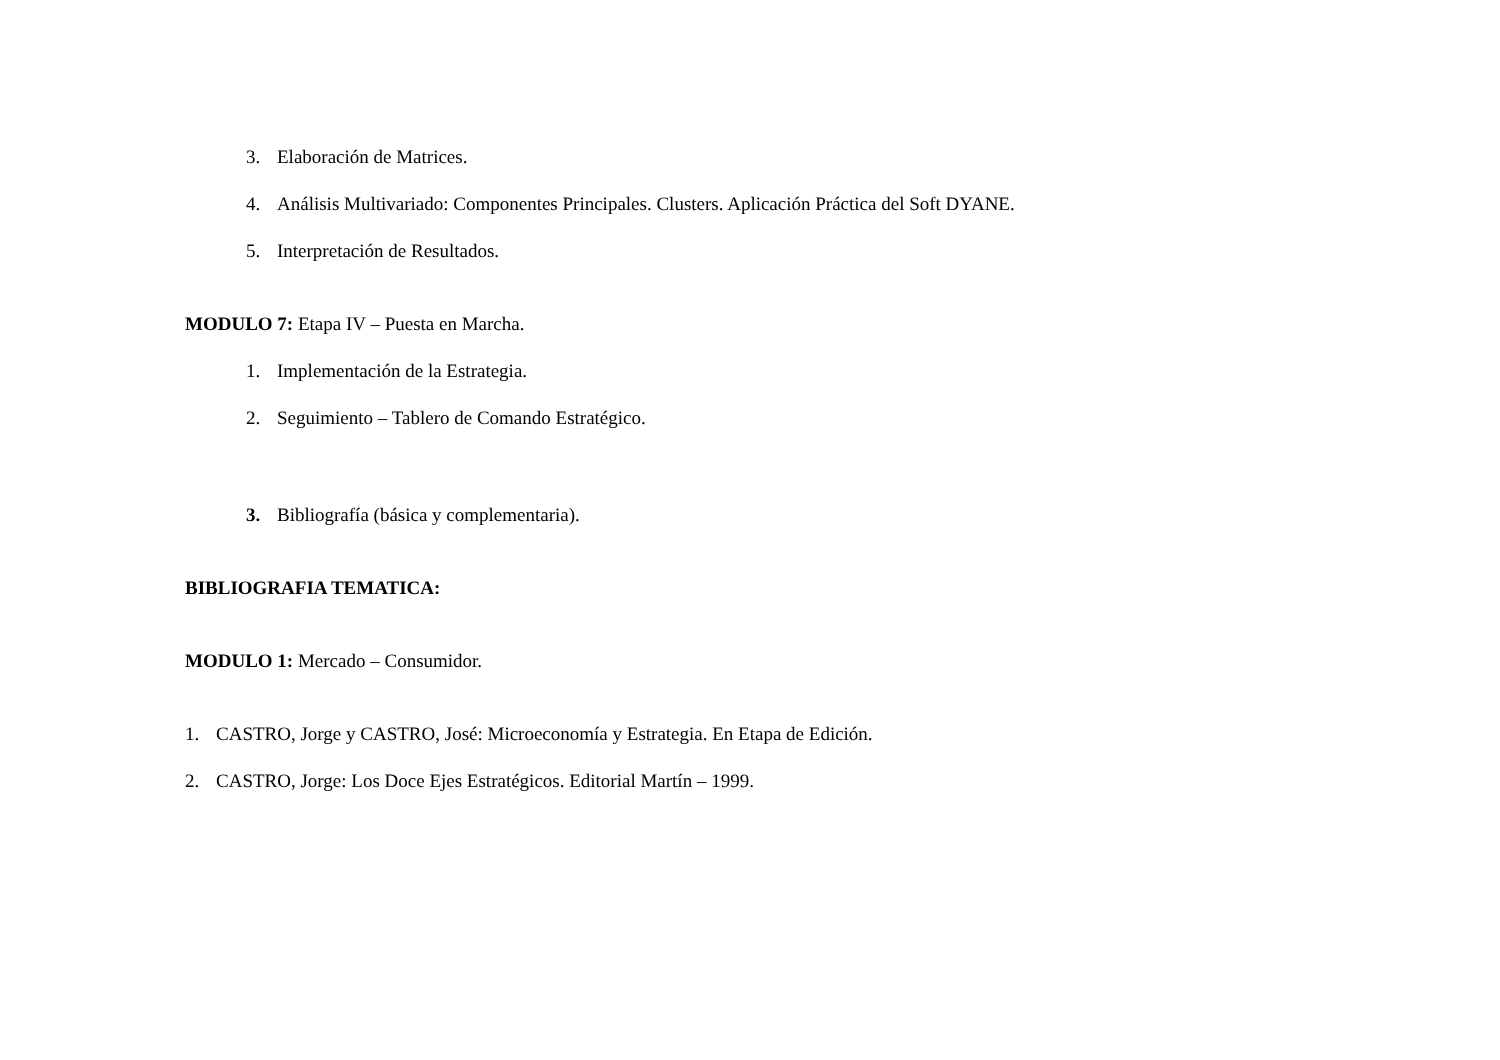3. Elaboración de Matrices.
4. Análisis Multivariado: Componentes Principales. Clusters. Aplicación Práctica del Soft DYANE.
5. Interpretación de Resultados.
MODULO 7: Etapa IV – Puesta en Marcha.
1. Implementación de la Estrategia.
2. Seguimiento – Tablero de Comando Estratégico.
3. Bibliografía (básica y complementaria).
BIBLIOGRAFIA TEMATICA:
MODULO 1: Mercado – Consumidor.
1. CASTRO, Jorge y CASTRO, José: Microeconomía y Estrategia. En Etapa de Edición.
2. CASTRO, Jorge: Los Doce Ejes Estratégicos. Editorial Martín – 1999.